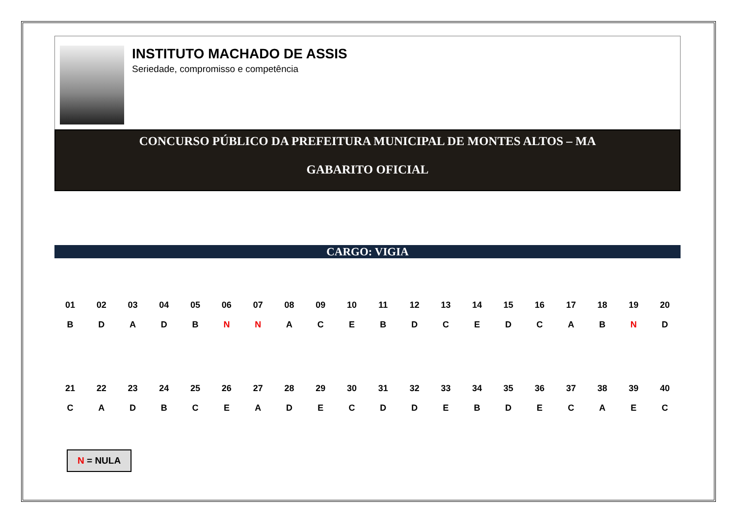INSTITUTO MACHADO DE ASSIS
Seriedade, compromisso e competência
CONCURSO PÚBLICO DA PREFEITURA MUNICIPAL DE MONTES ALTOS – MA
GABARITO OFICIAL
CARGO: VIGIA
| 01 | 02 | 03 | 04 | 05 | 06 | 07 | 08 | 09 | 10 | 11 | 12 | 13 | 14 | 15 | 16 | 17 | 18 | 19 | 20 |
| B | D | A | D | B | N | N | A | C | E | B | D | C | E | D | C | A | B | N | D |
| 21 | 22 | 23 | 24 | 25 | 26 | 27 | 28 | 29 | 30 | 31 | 32 | 33 | 34 | 35 | 36 | 37 | 38 | 39 | 40 |
| C | A | D | B | C | E | A | D | E | C | D | D | E | B | D | E | C | A | E | C |
N = NULA